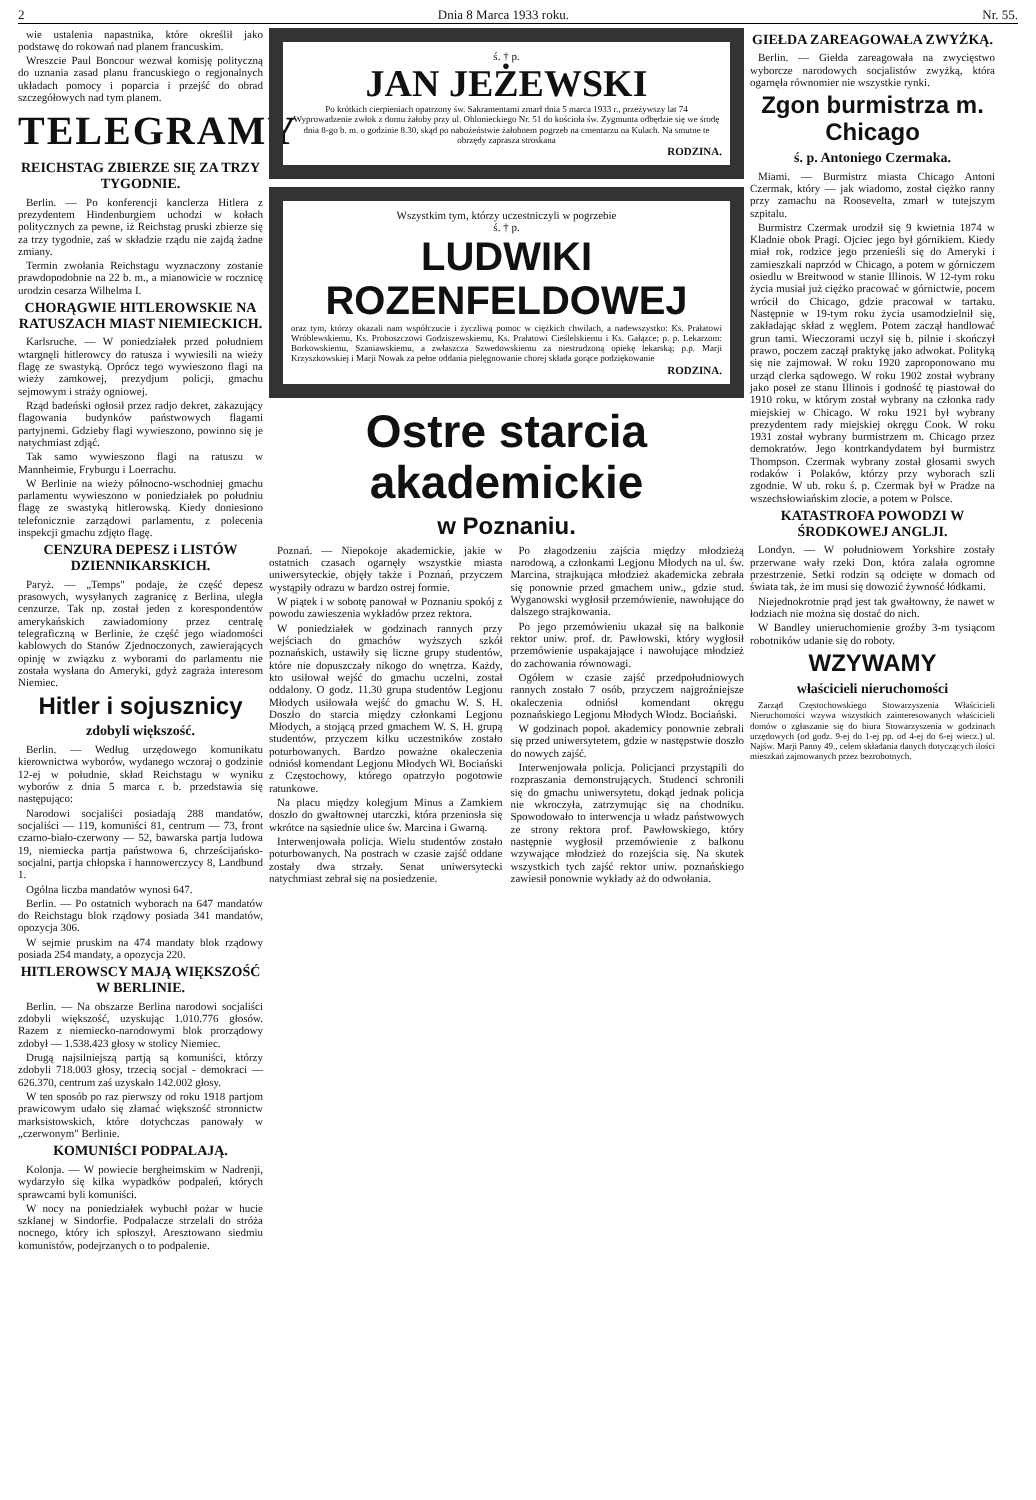2 Dnia 8 Marca 1933 roku. Nr. 55.
wie ustalenia napastnika, które określił jako podstawę do rokowań nad planem francuskim.
Wreszcie Paul Boncour wezwał komisję polityczną do uznania zasad planu francuskiego o regjonalnych układach pomocy i poparcia i przejść do obrad szczegółowych nad tym planem.
TELEGRAMY
REICHSTAG ZBIERZE SIĘ ZA TRZY TYGODNIE.
Berlin. — Po konferencji kanclerza Hitlera z prezydentem Hindenburgiem uchodzi w kołach politycznych za pewne, iż Reichstag pruski zbierze się za trzy tygodnie, zaś w składzie rządu nie zajdą żadne zmiany.
Termin zwołania Reichstagu wyznaczony zostanie prawdopodobnie na 22 b. m., a mianowicie w rocznicę urodzin cesarza Wilhelma I.
CHORĄGWIE HITLEROWSKIE NA RATUSZACH MIAST NIEMIECKICH.
Karlsruche. — W poniedziałek przed południem wtargnęli hitlerowcy do ratusza i wywiesili na wieży flagę ze swastyką. Oprócz tego wywieszono flagi na wieży zamkowej, prezydjum policji, gmachu sejmowym i straży ogniowej.
Rząd badeński ogłosił przez radjo dekret, zakazujący flagowania budynków państwowych flagami partyjnemi. Gdzieby flagi wywieszono, powinno się je natychmiast zdjąć.
Tak samo wywieszono flagi na ratuszu w Mannheimie, Fryburgu i Loerrachu.
W Berlinie na wieży północno-wschodniej gmachu parlamentu wywieszono w poniedziałek po południu flagę ze swastyką hitlerowską. Kiedy doniesiono telefonicznie zarządowi parlamentu, z polecenia inspekcji gmachu zdjęto flagę.
CENZURA DEPESZ i LISTÓW DZIENNIKARSKICH.
Paryż. — „Temps" podaje, że część depesz prasowych, wysyłanych zagranicę z Berlina, uległa cenzurze. Tak np. został jeden z korespondentów amerykańskich zawiadomiony przez centralę telegraficzną w Berlinie, że część jego wiadomości kablowych do Stanów Zjednoczonych, zawierających opinję w związku z wyborami do parlamentu nie została wysłana do Ameryki, gdyż zagraża interesom Niemiec.
Hitler i sojusznicy
zdobyli większość.
Berlin. — Według urzędowego komunikatu kierownictwa wyborów, wydanego wczoraj o godzinie 12-ej w południe, skład Reichstagu w wyniku wyborów z dnia 5 marca r. b. przedstawia się następująco:
Narodowi socjaliści posiadają 288 mandatów, socjaliści — 119, komuniści 81, centrum — 73, front czarno-biało-czerwony — 52, bawarska partja ludowa 19, niemiecka partja państwowa 6, chrześcijańsko-socjalni, partja chłopska i hannowerczycy 8, Landbund 1.
Ogólna liczba mandatów wynosi 647.
Berlin. — Po ostatnich wyborach na 647 mandatów do Reichstagu blok rządowy posiada 341 mandatów, opozycja 306.
W sejmie pruskim na 474 mandaty blok rządowy posiada 254 mandaty, a opozycja 220.
HITLEROWSCY MAJĄ WIĘKSZOŚĆ W BERLINIE.
Berlin. — Na obszarze Berlina narodowi socjaliści zdobyli większość, uzyskując 1.010.776 głosów. Razem z niemiecko-narodowymi blok prorządowy zdobył — 1.538.423 głosy w stolicy Niemiec.
Drugą najsilniejszą partją są komuniści, którzy zdobyli 718.003 głosy, trzecią socjal - demokraci — 626.370, centrum zaś uzyskało 142.002 głosy.
W ten sposób po raz pierwszy od roku 1918 partjom prawicowym udało się złamać większość stronnictw marksistowskich, które dotychczas panowały w „czerwonym" Berlinie.
KOMUNIŚCI PODPALAJĄ.
Kolonja. — W powiecie bergheimskim w Nadrenji, wydarzyło się kilka wypadków podpaleń, których sprawcami byli komuniści.
W nocy na poniedziałek wybuchł pożar w hucie szklanej w Sindorfie. Podpalacze strzelali do stróża nocnego, który ich spłoszył. Aresztowano siedmiu komunistów, podejrzanych o to podpalenie.
ś. † p.
JAN JEŻEWSKI
Po krótkich cierpieniach opatrzony św. Sakramentami zmarł dnia 5 marca 1933 r., przeżywszy lat 74
Wyprowadzenie zwłok z domu żałoby przy ul. Ohlonieckiego Nr. 51 do kościoła św. Zygmunta odbędzie się we środę dnia 8-go b. m. o godzinie 8.30, skąd po nabożeństwie żałobnem pogrzeb na cmentarzu na Kulach. Na smutne te obrzędy zaprasza stroskana
RODZINA.
Wszystkim tym, którzy uczestniczyli w pogrzebie
ś. † p.
LUDWIKI ROZENFELDOWEJ
oraz tym, którzy okazali nam współczucie i życzliwą pomoc w ciężkich chwilach, a nadewszystko: Ks. Prałatowi Wróblewskiemu, Ks. Proboszczowi Godziszewskiemu, Ks. Prałatowi Cieślelskiemu i Ks. Gałązce; p. p. Lekarzom: Borkowskiemu, Szaniawskiemu, a zwłaszcza Szwedowskiemu za niestrudzoną opiekę lekarską; p.p. Marji Krzyszkowskiej i Marji Nowak za pełne oddania pielęgnowanie chorej składa gorące podziękowanie
RODZINA.
Ostre starcia akademickie
w Poznaniu.
Poznań. — Niepokoje akademickie, jakie w ostatnich czasach ogarnęły wszystkie miasta uniwersyteckie, objęły także i Poznań, przyczem wystąpiły odrazu w bardzo ostrej formie.
W piątek i w sobotę panował w Poznaniu spokój z powodu zawieszenia wykładów przez rektora.
W poniedziałek w godzinach rannych przy wejściach do gmachów wyższych szkół poznańskich, ustawiły się liczne grupy studentów, które nie dopuszczały nikogo do wnętrza. Każdy, kto usiłował wejść do gmachu uczelni, został oddalony. O godz. 11.30 grupa studentów Legjonu Młodych usiłowała wejść do gmachu W. S. H. Doszło do starcia między członkami Legjonu Młodych, a stojącą przed gmachem W. S. H. grupą studentów, przyczem kilku uczestników zostało poturbowanych. Bardzo poważne okaleczenia odniósł komendant Legjonu Młodych Wł. Bociański z Częstochowy, którego opatrzyło pogotowie ratunkowe.
Na placu między kolegjum Minus a Zamkiem doszło do gwałtownej utarczki, która przeniosła się wkrótce na sąsiednie ulice św. Marcina i Gwarną.
Interwenjowała policja. Wielu studentów zostało poturbowanych. Na postrach w czasie zajść oddane zostały dwa strzały. Senat uniwersytecki natychmiast zebrał się na posiedzenie.
Po złagodzeniu zajścia między młodzieżą narodową, a członkami Legjonu Młodych na ul. św. Marcina, strajkująca młodzież akademicka zebrała się ponownie przed gmachem uniw., gdzie stud. Wyganowski wygłosił przemówienie, nawołujące do dalszego strajkowania.
Po jego przemówieniu ukazał się na balkonie rektor uniw. prof. dr. Pawłowski, który wygłosił przemówienie uspakajające i nawołujące młodzież do zachowania równowagi.
Ogółem w czasie zajść przedpołudniowych rannych zostało 7 osób, przyczem najgroźniejsze okaleczenia odniósł komendant okręgu poznańskiego Legjonu Młodych Włodz. Bociański.
W godzinach popoł. akademicy ponownie zebrali się przed uniwersytetem, gdzie w następstwie doszło do nowych zajść.
Interwenjowała policja. Policjanci przystąpili do rozpraszania demonstrujących. Studenci schronili się do gmachu uniwersytetu, dokąd jednak policja nie wkroczyła, zatrzymując się na chodniku. Spowodowało to interwencja u władz państwowych ze strony rektora prof. Pawłowskiego, który następnie wygłosił przemówienie z balkonu wzywające młodzież do rozejścia się. Na skutek wszystkich tych zajść rektor uniw. poznańskiego zawiesił ponownie wykłady aż do odwołania.
GIEŁDA ZAREAGOWAŁA ZWYŻKĄ.
Berlin. — Giełda zareagowała na zwycięstwo wyborcze narodowych socjalistów zwyżką, która ogarnęła równomier nie wszystkie rynki.
Zgon burmistrza m. Chicago
ś. p. Antoniego Czermaka.
Miami. — Burmistrz miasta Chicago Antoni Czermak, który — jak wiadomo, został ciężko ranny przy zamachu na Roosevelta, zmarł w tutejszym szpitalu.
Burmistrz Czermak urodził się 9 kwietnia 1874 w Kladnie obok Pragi. Ojciec jego był górnikiem. Kiedy miał rok, rodzice jego przenieśli się do Ameryki i zamieszkali naprzód w Chicago, a potem w górniczem osiedlu w Breitwood w stanie Illinois. W 12-tym roku życia musiał już ciężko pracować w górnictwie, pocem wrócił do Chicago, gdzie pracował w tartaku. Następnie w 19-tym roku życia usamodzielnił się, zakładając skład z węglem. Potem zaczął handlować grun tami. Wieczorami uczył się b. pilnie i skończył prawo, poczem zaczął praktykę jako adwokat. Polityką się nie zajmował. W roku 1920 zaproponowano mu urząd clerka sądowego. W roku 1902 został wybrany jako poseł ze stanu Illinois i godność tę piastował do 1910 roku, w którym został wybrany na członka rady miejskiej w Chicago. W roku 1921 był wybrany prezydentem rady miejskiej okręgu Cook. W roku 1931 został wybrany burmistrzem m. Chicago przez demokratów. Jego kontrkandydatem był burmistrz Thompson. Czermak wybrany został głosami swych rodaków i Polaków, którzy przy wyborach szli zgodnie. W ub. roku ś. p. Czermak był w Pradze na wszechsłowiańskim zlocie, a potem w Polsce.
KATASTROFA POWODZI W ŚRODKOWEJ ANGLJI.
Londyn. — W południowem Yorkshire zostały przerwane wały rzeki Don, która zalała ogromne przestrzenie. Setki rodzin są odcięte w domach od świata tak, że im musi się dowozić żywność łódkami.
Niejednokrotnie prąd jest tak gwałtowny, że nawet w łodziach nie można się dostać do nich.
W Bandley unieruchomienie groźby 3-m tysiącom robotników udanie się do roboty.
WZYWAMY
właścicieli nieruchomości
Zarząd Częstochowskiego Stowarzyszenia Właścicieli Nieruchomości wzywa wszystkich zainteresowanych właścicieli domów o zgłaszanie się do biura Stowarzyszenia w godzinach urzędowych (od godz. 9-ej do 1-ej pp. od 4-ej do 6-ej wiecz.) ul. Najśw. Marji Panny 49., celem składania danych dotyczących ilości mieszkań zajmowanych przez bezrobotnych.